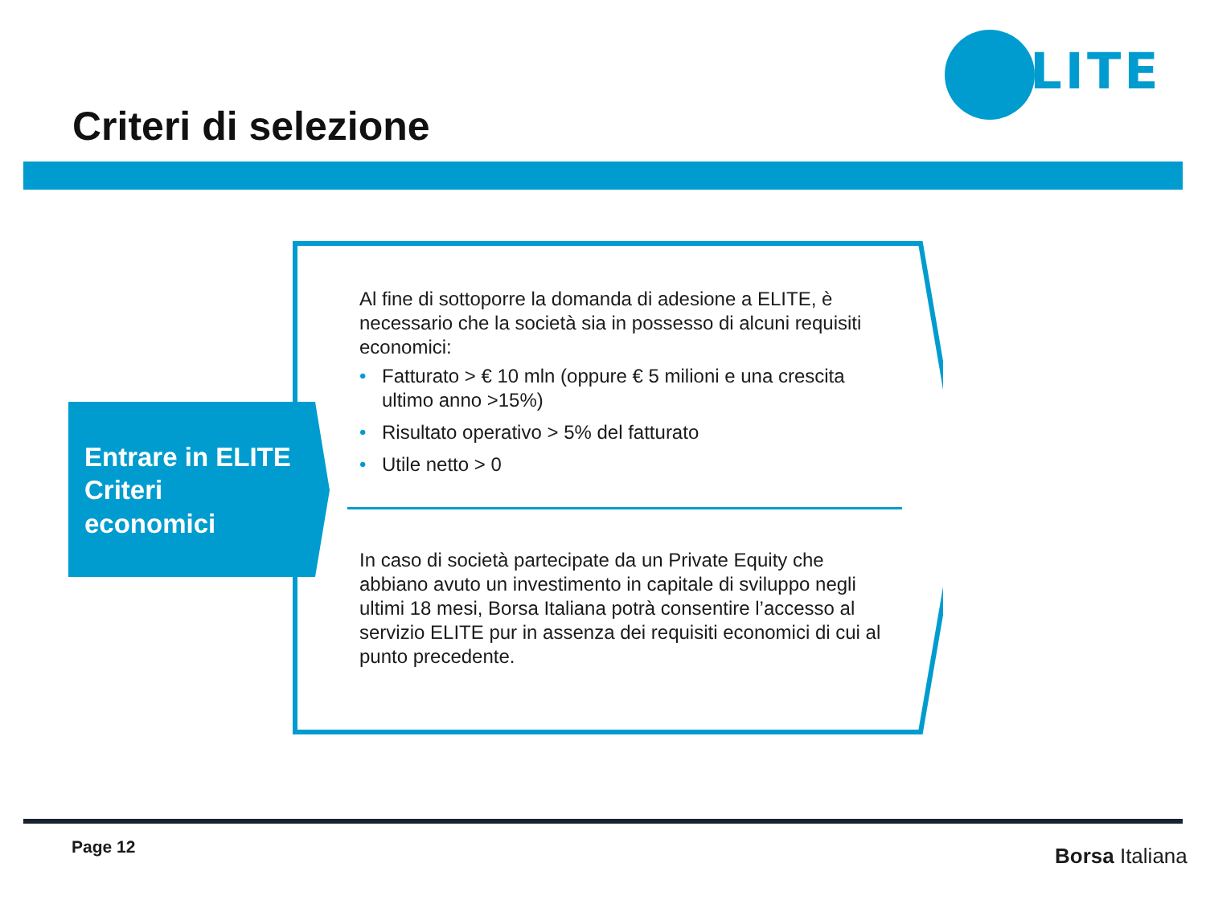ELITE
Criteri di selezione
Entrare in ELITE
Criteri
economici
Al fine di sottoporre la domanda di adesione a ELITE, è necessario che la società sia in possesso di alcuni requisiti economici:
• Fatturato > € 10 mln (oppure € 5 milioni e una crescita ultimo anno >15%)
• Risultato operativo > 5% del fatturato
• Utile netto > 0
In caso di società partecipate da un Private Equity che abbiano avuto un investimento in capitale di sviluppo negli ultimi 18 mesi, Borsa Italiana potrà consentire l’accesso al servizio ELITE pur in assenza dei requisiti economici di cui al punto precedente.
Page 12 Borsa Italiana